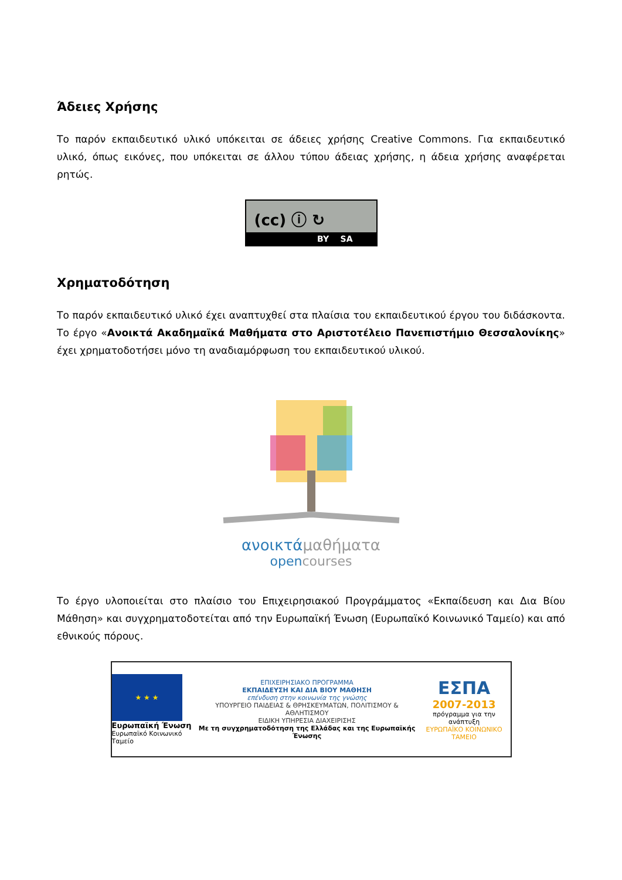Άδειες Χρήσης
Το παρόν εκπαιδευτικό υλικό υπόκειται σε άδειες χρήσης Creative Commons. Για εκπαιδευτικό υλικό, όπως εικόνες, που υπόκειται σε άλλου τύπου άδειας χρήσης, η άδεια χρήσης αναφέρεται ρητώς.
(cc) ⓘ ↻
BY SA
Χρηματοδότηση
Το παρόν εκπαιδευτικό υλικό έχει αναπτυχθεί στα πλαίσια του εκπαιδευτικού έργου του διδάσκοντα. Το έργο «Ανοικτά Ακαδημαϊκά Μαθήματα στο Αριστοτέλειο Πανεπιστήμιο Θεσσαλονίκης» έχει χρηματοδοτήσει μόνο τη αναδιαμόρφωση του εκπαιδευτικού υλικού.
ανοικτάμαθήματα
opencourses
Το έργο υλοποιείται στο πλαίσιο του Επιχειρησιακού Προγράμματος «Εκπαίδευση και Δια Βίου Μάθηση» και συγχρηματοδοτείται από την Ευρωπαϊκή Ένωση (Ευρωπαϊκό Κοινωνικό Ταμείο) και από εθνικούς πόρους.
★ ★ ★
Ευρωπαϊκή Ένωση
Ευρωπαϊκό Κοινωνικό Ταμείο
ΕΠΙΧΕΙΡΗΣΙΑΚΟ ΠΡΟΓΡΑΜΜΑ
ΕΚΠΑΙΔΕΥΣΗ ΚΑΙ ΔΙΑ ΒΙΟΥ ΜΑΘΗΣΗ
επένδυση στην κοινωνία της γνώσης
ΥΠΟΥΡΓΕΙΟ ΠΑΙΔΕΙΑΣ & ΘΡΗΣΚΕΥΜΑΤΩΝ, ΠΟΛΙΤΙΣΜΟΥ & ΑΘΛΗΤΙΣΜΟΥ
ΕΙΔΙΚΗ ΥΠΗΡΕΣΙΑ ΔΙΑΧΕΙΡΙΣΗΣ
Με τη συγχρηματοδότηση της Ελλάδας και της Ευρωπαϊκής Ένωσης
ΕΣΠΑ
2007-2013
πρόγραμμα για την ανάπτυξη
ΕΥΡΩΠΑΪΚΟ ΚΟΙΝΩΝΙΚΟ ΤΑΜΕΙΟ